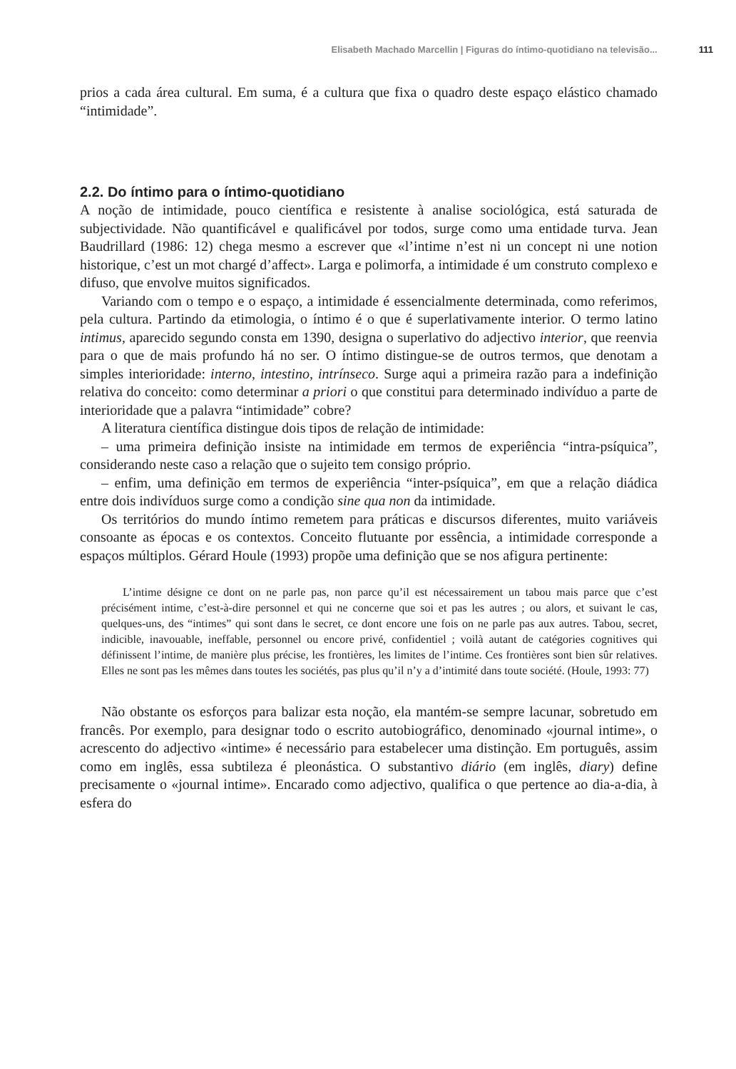Elisabeth Machado Marcellin | Figuras do íntimo-quotidiano na televisão... 111
prios a cada área cultural. Em suma, é a cultura que fixa o quadro deste espaço elástico chamado “intimidade”.
2.2. Do íntimo para o íntimo-quotidiano
A noção de intimidade, pouco científica e resistente à analise sociológica, está saturada de subjectividade. Não quantificável e qualificável por todos, surge como uma entidade turva. Jean Baudrillard (1986: 12) chega mesmo a escrever que «l’intime n’est ni un concept ni une notion historique, c’est un mot chargé d’affect». Larga e polimorfa, a intimidade é um construto complexo e difuso, que envolve muitos significados.
Variando com o tempo e o espaço, a intimidade é essencialmente determinada, como referimos, pela cultura. Partindo da etimologia, o íntimo é o que é superlativamente interior. O termo latino intimus, aparecido segundo consta em 1390, designa o superlativo do adjectivo interior, que reenvia para o que de mais profundo há no ser. O íntimo distingue-se de outros termos, que denotam a simples interioridade: interno, intestino, intrínseco. Surge aqui a primeira razão para a indefinição relativa do conceito: como determinar a priori o que constitui para determinado indivíduo a parte de interioridade que a palavra “intimidade” cobre?
A literatura científica distingue dois tipos de relação de intimidade:
– uma primeira definição insiste na intimidade em termos de experiência “intra-psíquica”, considerando neste caso a relação que o sujeito tem consigo próprio.
– enfim, uma definição em termos de experiência “inter-psíquica”, em que a relação diádica entre dois indivíduos surge como a condição sine qua non da intimidade.
Os territórios do mundo íntimo remetem para práticas e discursos diferentes, muito variáveis consoante as épocas e os contextos. Conceito flutuante por essência, a intimidade corresponde a espaços múltiplos. Gérard Houle (1993) propõe uma definição que se nos afigura pertinente:
L’intime désigne ce dont on ne parle pas, non parce qu’il est nécessairement un tabou mais parce que c’est précisément intime, c’est-à-dire personnel et qui ne concerne que soi et pas les autres ; ou alors, et suivant le cas, quelques-uns, des “intimes” qui sont dans le secret, ce dont encore une fois on ne parle pas aux autres. Tabou, secret, indicible, inavouable, ineffable, personnel ou encore privé, confidentiel ; voilà autant de catégories cognitives qui définissent l’intime, de manière plus précise, les frontières, les limites de l’intime. Ces frontières sont bien sûr relatives. Elles ne sont pas les mêmes dans toutes les sociétés, pas plus qu’il n’y a d’intimité dans toute société. (Houle, 1993: 77)
Não obstante os esforços para balizar esta noção, ela mantém-se sempre lacunar, sobretudo em francês. Por exemplo, para designar todo o escrito autobiográfico, denominado «journal intime», o acrescento do adjectivo «intime» é necessário para estabelecer uma distinção. Em português, assim como em inglês, essa subtileza é pleonástica. O substantivo diário (em inglês, diary) define precisamente o «journal intime». Encarado como adjectivo, qualifica o que pertence ao dia-a-dia, à esfera do